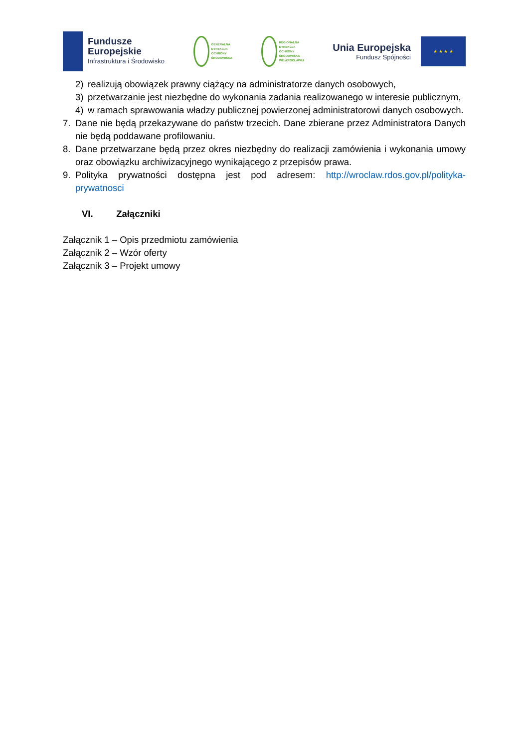Fundusze
Europejskie
Infrastruktura i Środowisko
GENERALNA
DYREKCJA
OCHRONY
ŚRODOWISKA
REGIONALNA
DYREKCJA
OCHRONY
ŚRODOWISKA
WE WROCŁAWIU
Unia Europejska
Fundusz Spójności
★ ★ ★ ★
2) realizują obowiązek prawny ciążący na administratorze danych osobowych,
3) przetwarzanie jest niezbędne do wykonania zadania realizowanego w interesie publicznym,
4) w ramach sprawowania władzy publicznej powierzonej administratorowi danych osobowych.
7. Dane nie będą przekazywane do państw trzecich. Dane zbierane przez Administratora Danych nie będą poddawane profilowaniu.
8. Dane przetwarzane będą przez okres niezbędny do realizacji zamówienia i wykonania umowy oraz obowiązku archiwizacyjnego wynikającego z przepisów prawa.
9. Polityka prywatności dostępna jest pod adresem: http://wroclaw.rdos.gov.pl/polityka-prywatnosci
VI. Załączniki
Załącznik 1 – Opis przedmiotu zamówienia
Załącznik 2 – Wzór oferty
Załącznik 3 – Projekt umowy